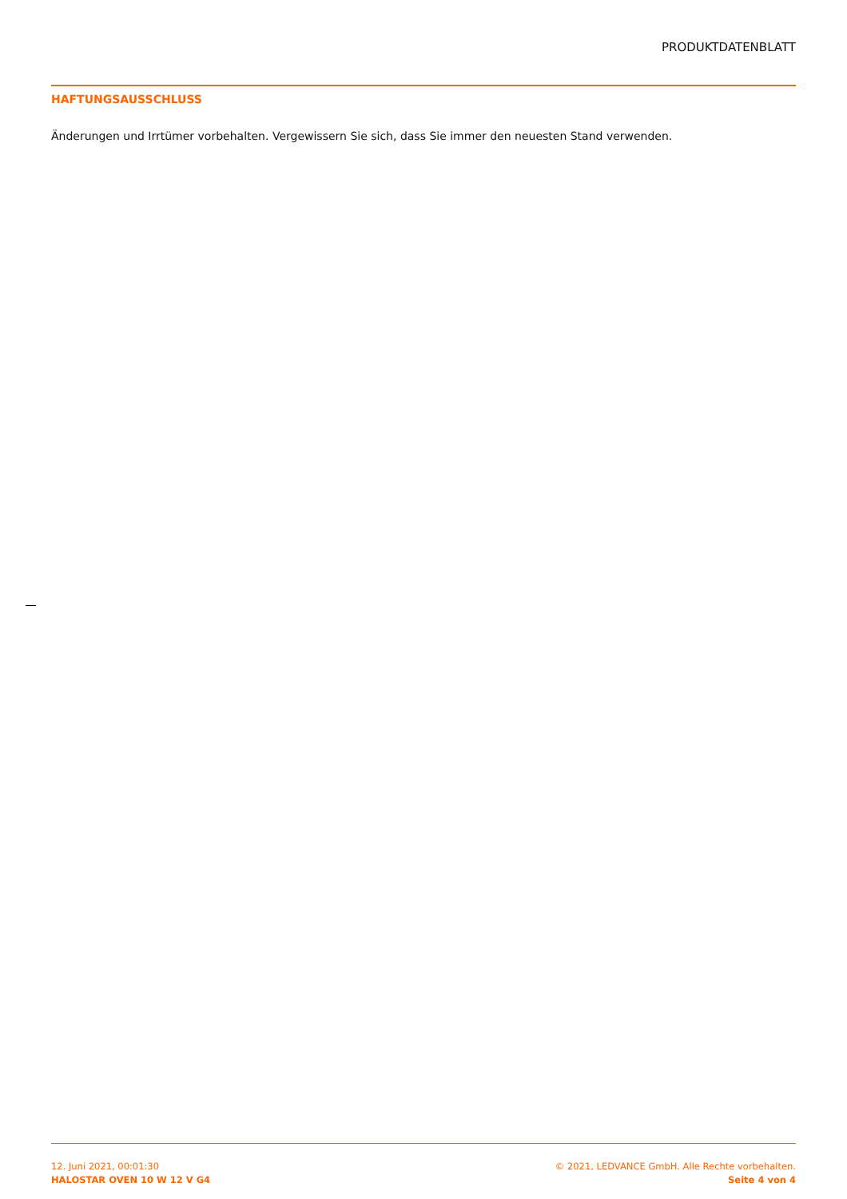PRODUKTDATENBLATT
HAFTUNGSAUSSCHLUSS
Änderungen und Irrtümer vorbehalten. Vergewissern Sie sich, dass Sie immer den neuesten Stand verwenden.
12. Juni 2021, 00:01:30
HALOSTAR OVEN 10 W 12 V G4
© 2021, LEDVANCE GmbH. Alle Rechte vorbehalten.
Seite 4 von 4